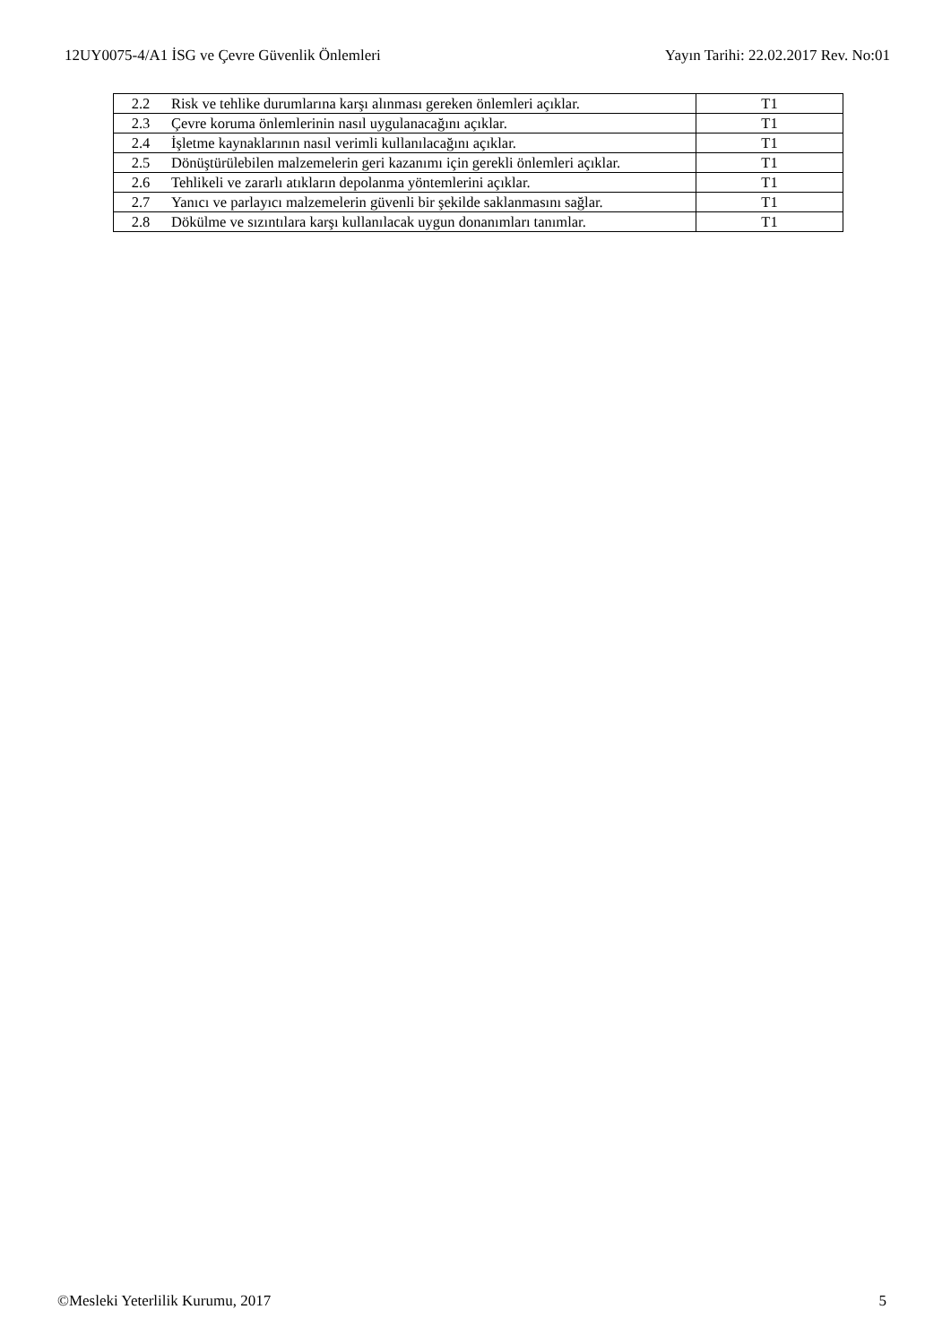12UY0075-4/A1 İSG ve Çevre Güvenlik Önlemleri Yayın Tarihi: 22.02.2017 Rev. No:01
| 2.2 | Risk ve tehlike durumlarına karşı alınması gereken önlemleri açıklar. | T1 |
| 2.3 | Çevre koruma önlemlerinin nasıl uygulanacağını açıklar. | T1 |
| 2.4 | İşletme kaynaklarının nasıl verimli kullanılacağını açıklar. | T1 |
| 2.5 | Dönüştürülebilen malzemelerin geri kazanımı için gerekli önlemleri açıklar. | T1 |
| 2.6 | Tehlikeli ve zararlı atıkların depolanma yöntemlerini açıklar. | T1 |
| 2.7 | Yanıcı ve parlayıcı malzemelerin güvenli bir şekilde saklanmasını sağlar. | T1 |
| 2.8 | Dökülme ve sızıntılara karşı kullanılacak uygun donanımları tanımlar. | T1 |
©Mesleki Yeterlilik Kurumu, 2017 5